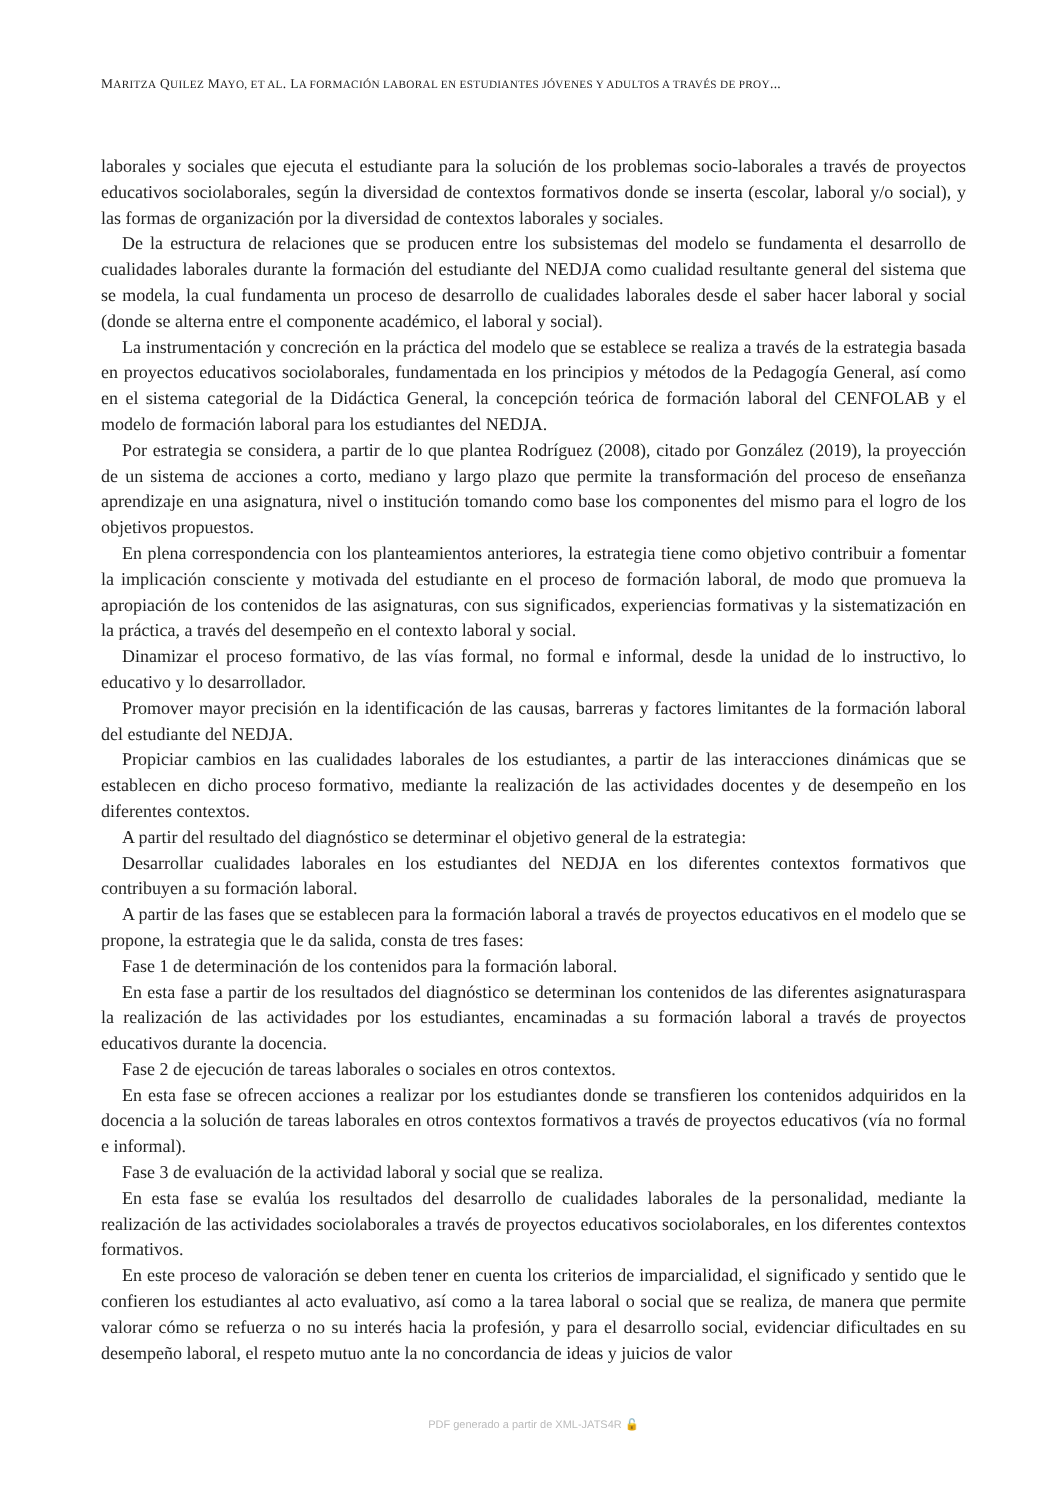MARITZA QUILEZ MAYO, ET AL. LA FORMACIÓN LABORAL EN ESTUDIANTES JÓVENES Y ADULTOS A TRAVÉS DE PROY...
laborales y sociales que ejecuta el estudiante para la solución de los problemas socio-laborales a través de proyectos educativos sociolaborales, según la diversidad de contextos formativos donde se inserta (escolar, laboral y/o social), y las formas de organización por la diversidad de contextos laborales y sociales.
De la estructura de relaciones que se producen entre los subsistemas del modelo se fundamenta el desarrollo de cualidades laborales durante la formación del estudiante del NEDJA como cualidad resultante general del sistema que se modela, la cual fundamenta un proceso de desarrollo de cualidades laborales desde el saber hacer laboral y social (donde se alterna entre el componente académico, el laboral y social).
La instrumentación y concreción en la práctica del modelo que se establece se realiza a través de la estrategia basada en proyectos educativos sociolaborales, fundamentada en los principios y métodos de la Pedagogía General, así como en el sistema categorial de la Didáctica General, la concepción teórica de formación laboral del CENFOLAB y el modelo de formación laboral para los estudiantes del NEDJA.
Por estrategia se considera, a partir de lo que plantea Rodríguez (2008), citado por González (2019), la proyección de un sistema de acciones a corto, mediano y largo plazo que permite la transformación del proceso de enseñanza aprendizaje en una asignatura, nivel o institución tomando como base los componentes del mismo para el logro de los objetivos propuestos.
En plena correspondencia con los planteamientos anteriores, la estrategia tiene como objetivo contribuir a fomentar la implicación consciente y motivada del estudiante en el proceso de formación laboral, de modo que promueva la apropiación de los contenidos de las asignaturas, con sus significados, experiencias formativas y la sistematización en la práctica, a través del desempeño en el contexto laboral y social.
Dinamizar el proceso formativo, de las vías formal, no formal e informal, desde la unidad de lo instructivo, lo educativo y lo desarrollador.
Promover mayor precisión en la identificación de las causas, barreras y factores limitantes de la formación laboral del estudiante del NEDJA.
Propiciar cambios en las cualidades laborales de los estudiantes, a partir de las interacciones dinámicas que se establecen en dicho proceso formativo, mediante la realización de las actividades docentes y de desempeño en los diferentes contextos.
A partir del resultado del diagnóstico se determinar el objetivo general de la estrategia:
Desarrollar cualidades laborales en los estudiantes del NEDJA en los diferentes contextos formativos que contribuyen a su formación laboral.
A partir de las fases que se establecen para la formación laboral a través de proyectos educativos en el modelo que se propone, la estrategia que le da salida, consta de tres fases:
Fase 1 de determinación de los contenidos para la formación laboral.
En esta fase a partir de los resultados del diagnóstico se determinan los contenidos de las diferentes asignaturaspara la realización de las actividades por los estudiantes, encaminadas a su formación laboral a través de proyectos educativos durante la docencia.
Fase 2 de ejecución de tareas laborales o sociales en otros contextos.
En esta fase se ofrecen acciones a realizar por los estudiantes donde se transfieren los contenidos adquiridos en la docencia a la solución de tareas laborales en otros contextos formativos a través de proyectos educativos (vía no formal e informal).
Fase 3 de evaluación de la actividad laboral y social que se realiza.
En esta fase se evalúa los resultados del desarrollo de cualidades laborales de la personalidad, mediante la realización de las actividades sociolaborales a través de proyectos educativos sociolaborales, en los diferentes contextos formativos.
En este proceso de valoración se deben tener en cuenta los criterios de imparcialidad, el significado y sentido que le confieren los estudiantes al acto evaluativo, así como a la tarea laboral o social que se realiza, de manera que permite valorar cómo se refuerza o no su interés hacia la profesión, y para el desarrollo social, evidenciar dificultades en su desempeño laboral, el respeto mutuo ante la no concordancia de ideas y juicios de valor
PDF generado a partir de XML-JATS4R 🔓